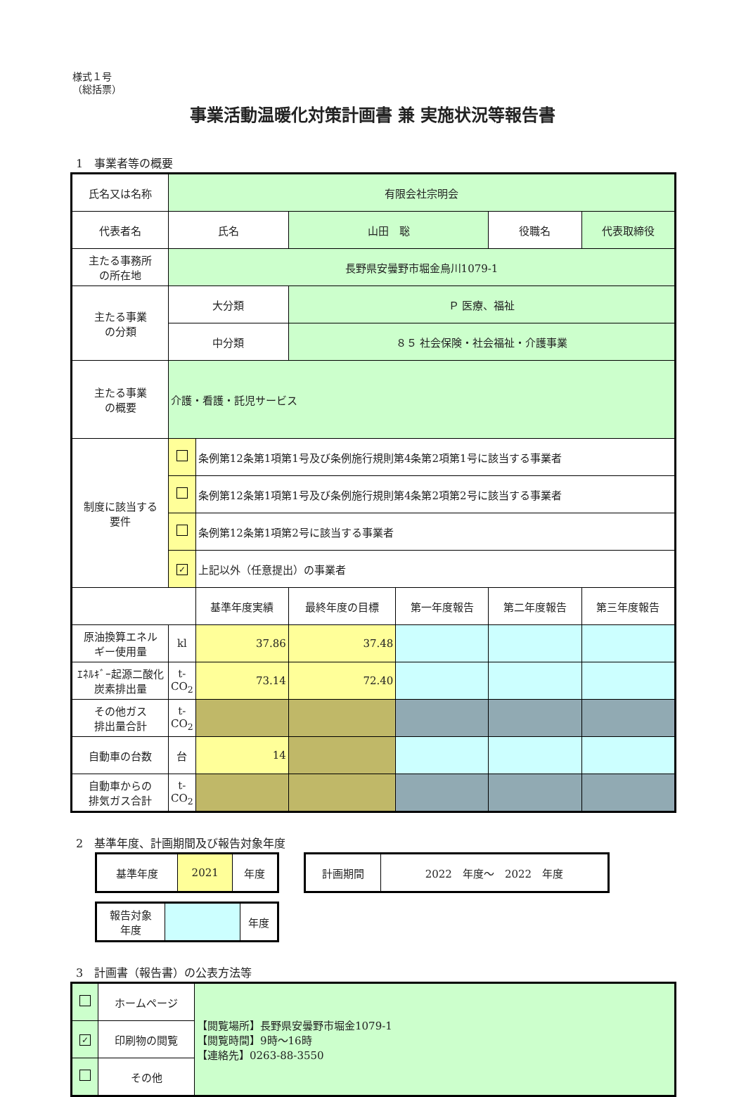様式１号
（総括票）
事業活動温暖化対策計画書 兼 実施状況等報告書
1　事業者等の概要
| 氏名又は名称 | 有限会社宗明会 | | | | | |
| 代表者名 | 氏名 | | 山田 聡 | | 役職名 | 代表取締役 |
| 主たる事務所 の所在地 | 長野県安曇野市堀金烏川1079-1 | | | | | |
| 主たる事業 の分類 | 大分類 | | Ｐ 医療、福祉 | | | |
| | 中分類 | | ８５ 社会保険・社会福祉・介護事業 | | | |
| 主たる事業 の概要 | 介護・看護・託児サービス | | | | | |
| 制度に該当する 要件 | | 条例第12条第1項第1号及び条例施行規則第4条第2項第1号に該当する事業者 | | | | |
| | | 条例第12条第1項第1号及び条例施行規則第4条第2項第2号に該当する事業者 | | | | |
| | | 条例第12条第1項第2号に該当する事業者 | | | | |
| | ✓ | 上記以外（任意提出）の事業者 | | | | |
| | | 基準年度実績 | 最終年度の目標 | 第一年度報告 | 第二年度報告 | 第三年度報告 |
| 原油換算エネル ギー使用量 | kl | 37.86 | 37.48 | | | |
| ｴﾈﾙｷﾞｰ起源二酸化 炭素排出量 | t- CO<sub>2</sub> | 73.14 | 72.40 | | | |
| その他ガス 排出量合計 | t- CO<sub>2</sub> | | | | | |
| 自動車の台数 | 台 | 14 | | | | |
| 自動車からの 排気ガス合計 | t- CO<sub>2</sub> | | | | | |
2　基準年度、計画期間及び報告対象年度
| 基準年度 | 2021 | 年度 |
| 計画期間 | 2022 年度～ 2022 年度 |
| 報告対象 年度 | | 年度 |
3　計画書（報告書）の公表方法等
| | ホームページ | 【閲覧場所】長野県安曇野市堀金1079-1 【閲覧時間】9時～16時 【連絡先】0263-88-3550 |
| ✓ | 印刷物の閲覧 | |
| | その他 | |